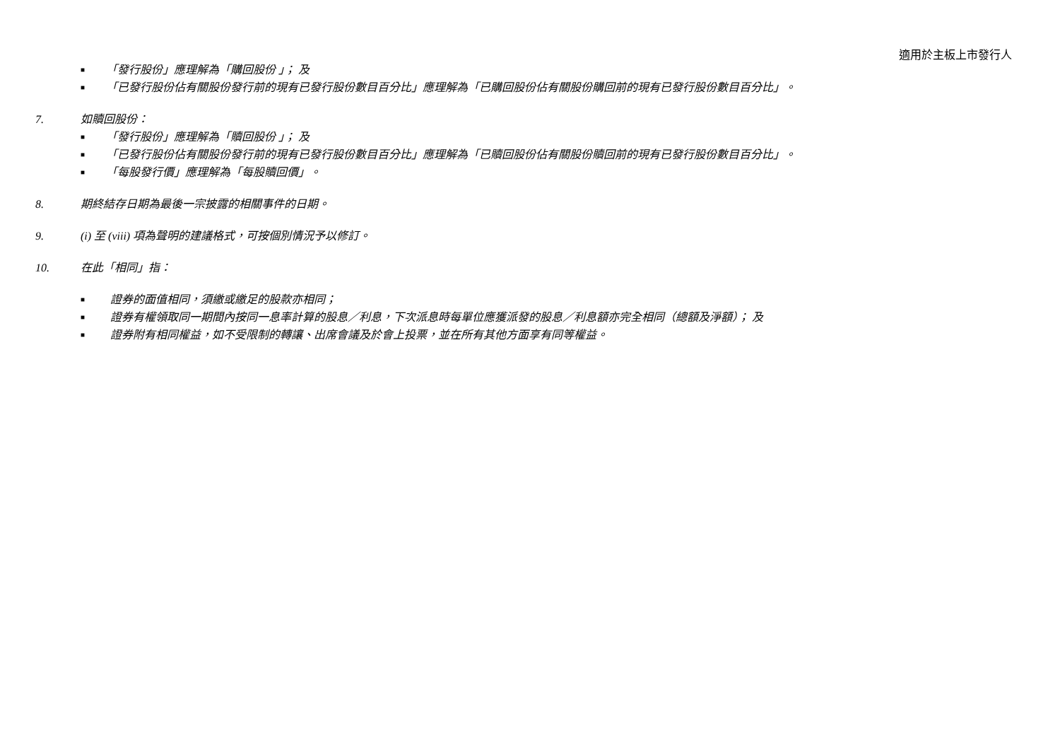適用於主板上市發行人
■ 「發行股份」應理解為「購回股份 」； 及
■ 「已發行股份佔有關股份發行前的現有已發行股份數目百分比」應理解為「已購回股份佔有關股份購回前的現有已發行股份數目百分比」。
7. 如贖回股份：
■ 「發行股份」應理解為「贖回股份 」； 及
■ 「已發行股份佔有關股份發行前的現有已發行股份數目百分比」應理解為「已贖回股份佔有關股份贖回前的現有已發行股份數目百分比」。
■ 「每股發行價」應理解為「每股贖回價」。
8. 期終結存日期為最後一宗披露的相關事件的日期。
9. (i) 至 (viii) 項為聲明的建議格式，可按個別情況予以修訂。
10. 在此「相同」指：
■ 證券的面值相同，須繳或繳足的股款亦相同；
■ 證券有權領取同一期間內按同一息率計算的股息／利息，下次派息時每單位應獲派發的股息／利息額亦完全相同（總額及淨額）； 及
■ 證券附有相同權益，如不受限制的轉讓、出席會議及於會上投票，並在所有其他方面享有同等權益。